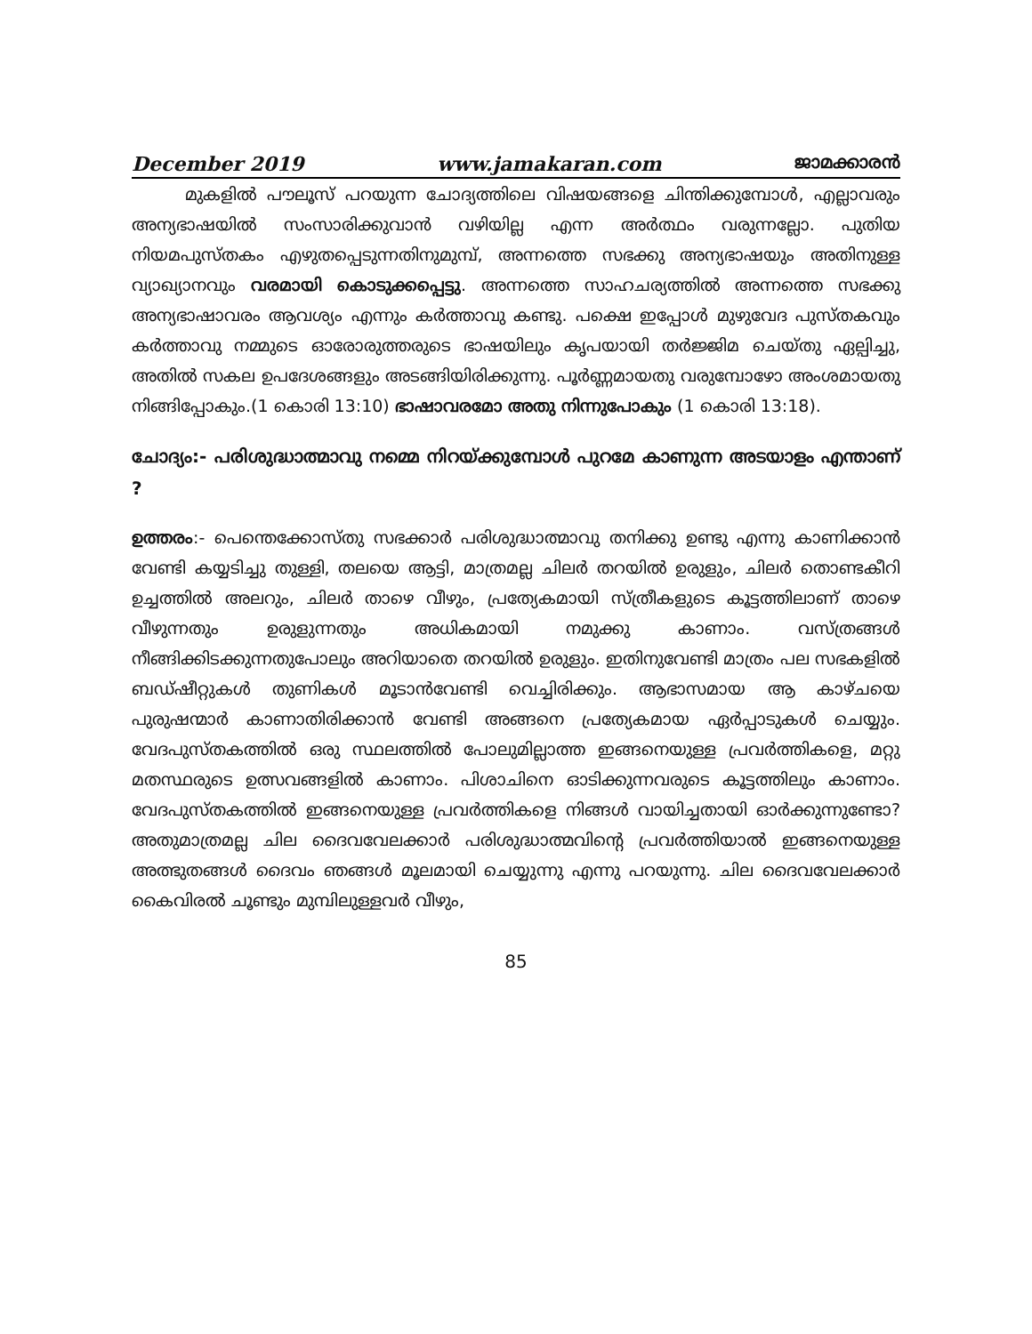December 2019 www.jamakaran.com ജാമക്കാരൻ
മുകളിൽ പൗലൂസ് പറയുന്ന ചോദ്യത്തിലെ വിഷയങ്ങളെ ചിന്തിക്കുമ്പോൾ, എല്ലാവരും അന്യഭാഷയിൽ സംസാരിക്കുവാൻ വഴിയില്ല എന്ന അർത്ഥം വരുന്നല്ലോ. പുതിയ നിയമപുസ്തകം എഴുതപ്പെടുന്നതിനുമുമ്പ്, അന്നത്തെ സഭക്കു അന്യഭാഷയും അതിനുള്ള വ്യാഖ്യാനവും വരമായി കൊടുക്കപ്പെട്ടു. അന്നത്തെ സാഹചര്യത്തിൽ അന്നത്തെ സഭക്കു അന്യഭാഷാവരം ആവശ്യം എന്നും കർത്താവു കണ്ടു. പക്ഷെ ഇപ്പോൾ മുഴുവേദ പുസ്തകവും കർത്താവു നമ്മുടെ ഓരോരുത്തരുടെ ഭാഷയിലും കൃപയായി തർജ്ജിമ ചെയ്തു ഏല്പിച്ചു, അതിൽ സകല ഉപദേശങ്ങളും അടങ്ങിയിരിക്കുന്നു. പൂർണ്ണമായതു വരുമ്പോഴോ അംശമായതു നിങ്ങിപ്പോകും.(1 കൊരി 13:10) ഭാഷാവരമോ അതു നിന്നുപോകും (1 കൊരി 13:18).
ചോദ്യം:- പരിശുദ്ധാത്മാവു നമ്മെ നിറയ്ക്കുമ്പോൾ പുറമേ കാണുന്ന അടയാളം എന്താണ് ?
ഉത്തരം:- പെന്തെക്കോസ്തു സഭക്കാർ പരിശുദ്ധാത്മാവു തനിക്കു ഉണ്ടു എന്നു കാണിക്കാൻ വേണ്ടി കയ്യടിച്ചു തുള്ളി, തലയെ ആട്ടി, മാത്രമല്ല ചിലർ തറയിൽ ഉരുളും, ചിലർ തൊണ്ടകീറി ഉച്ചത്തിൽ അലറും, ചിലർ താഴെ വീഴും, പ്രത്യേകമായി സ്ത്രീകളുടെ കൂട്ടത്തിലാണ് താഴെ വീഴുന്നതും ഉരുളുന്നതും അധികമായി നമുക്കു കാണാം. വസ്ത്രങ്ങൾ നീങ്ങിക്കിടക്കുന്നതുപോലും അറിയാതെ തറയിൽ ഉരുളും. ഇതിനുവേണ്ടി മാത്രം പല സഭകളിൽ ബഡ്ഷീറ്റുകൾ തുണികൾ മൂടാൻവേണ്ടി വെച്ചിരിക്കും. ആഭാസമായ ആ കാഴ്ചയെ പുരുഷന്മാർ കാണാതിരിക്കാൻ വേണ്ടി അങ്ങനെ പ്രത്യേകമായ ഏർപ്പാടുകൾ ചെയ്യും. വേദപുസ്തകത്തിൽ ഒരു സ്ഥലത്തിൽ പോലുമില്ലാത്ത ഇങ്ങനെയുള്ള പ്രവർത്തികളെ, മറ്റു മതസ്ഥരുടെ ഉത്സവങ്ങളിൽ കാണാം. പിശാചിനെ ഓടിക്കുന്നവരുടെ കൂട്ടത്തിലും കാണാം. വേദപുസ്തകത്തിൽ ഇങ്ങനെയുള്ള പ്രവർത്തികളെ നിങ്ങൾ വായിച്ചതായി ഓർക്കുന്നുണ്ടോ? അതുമാത്രമല്ല ചില ദൈവവേലക്കാർ പരിശുദ്ധാത്മവിന്റെ പ്രവർത്തിയാൽ ഇങ്ങനെയുള്ള അത്ഭുതങ്ങൾ ദൈവം ഞങ്ങൾ മൂലമായി ചെയ്യുന്നു എന്നു പറയുന്നു. ചില ദൈവവേലക്കാർ കൈവിരൽ ചൂണ്ടും മുമ്പിലുള്ളവർ വീഴും,
85